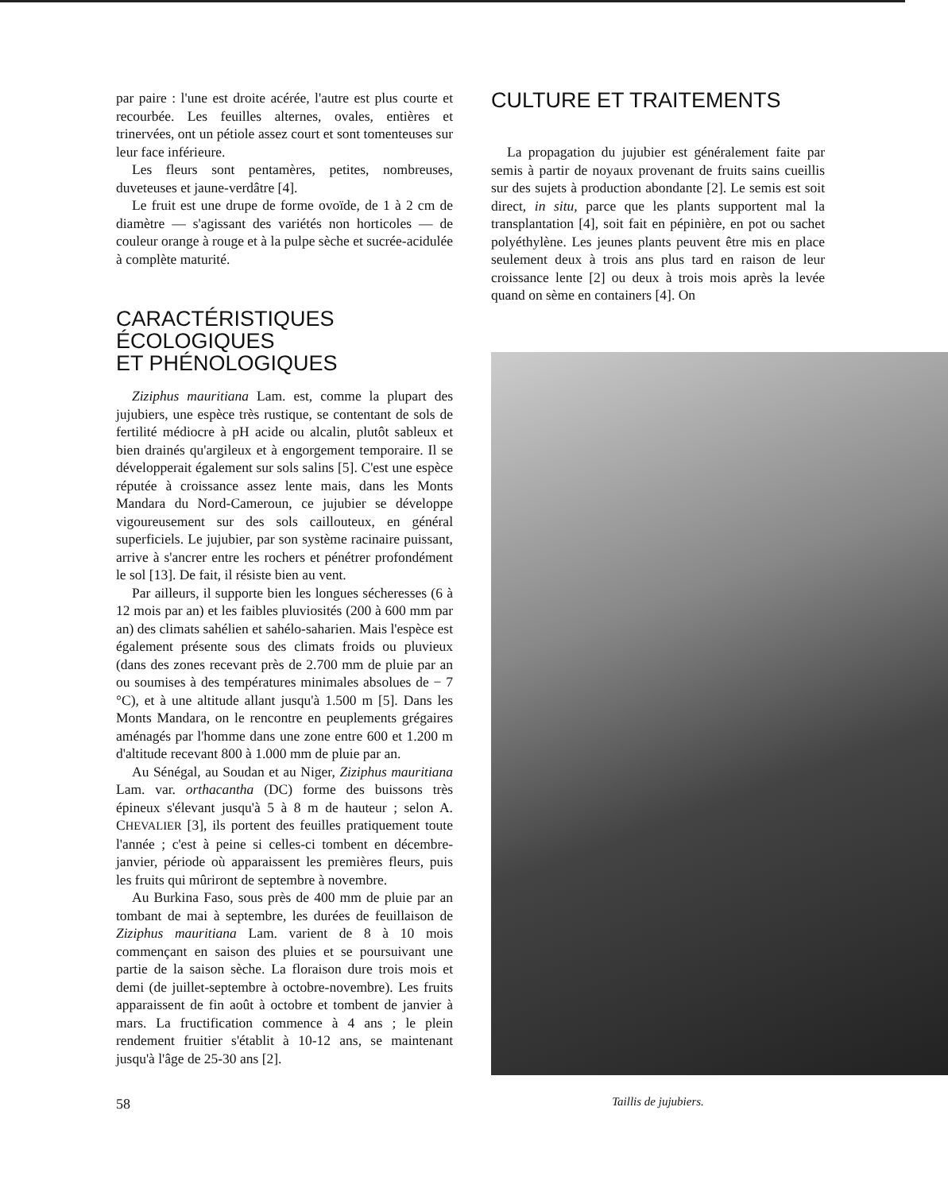par paire : l'une est droite acérée, l'autre est plus courte et recourbée. Les feuilles alternes, ovales, entières et trinervées, ont un pétiole assez court et sont tomenteuses sur leur face inférieure.
Les fleurs sont pentamères, petites, nombreuses, duveteuses et jaune-verdâtre [4].
Le fruit est une drupe de forme ovoïde, de 1 à 2 cm de diamètre — s'agissant des variétés non horticoles — de couleur orange à rouge et à la pulpe sèche et sucrée-acidulée à complète maturité.
CARACTÉRISTIQUES
ÉCOLOGIQUES
ET PHÉNOLOGIQUES
Ziziphus mauritiana Lam. est, comme la plupart des jujubiers, une espèce très rustique, se contentant de sols de fertilité médiocre à pH acide ou alcalin, plutôt sableux et bien drainés qu'argileux et à engorgement temporaire. Il se développerait également sur sols salins [5]. C'est une espèce réputée à croissance assez lente mais, dans les Monts Mandara du Nord-Cameroun, ce jujubier se développe vigoureusement sur des sols caillouteux, en général superficiels. Le jujubier, par son système racinaire puissant, arrive à s'ancrer entre les rochers et pénétrer profondément le sol [13]. De fait, il résiste bien au vent.
Par ailleurs, il supporte bien les longues sécheresses (6 à 12 mois par an) et les faibles pluviosités (200 à 600 mm par an) des climats sahélien et sahélo-saharien. Mais l'espèce est également présente sous des climats froids ou pluvieux (dans des zones recevant près de 2.700 mm de pluie par an ou soumises à des températures minimales absolues de − 7 °C), et à une altitude allant jusqu'à 1.500 m [5]. Dans les Monts Mandara, on le rencontre en peuplements grégaires aménagés par l'homme dans une zone entre 600 et 1.200 m d'altitude recevant 800 à 1.000 mm de pluie par an.
Au Sénégal, au Soudan et au Niger, Ziziphus mauritiana Lam. var. orthacantha (DC) forme des buissons très épineux s'élevant jusqu'à 5 à 8 m de hauteur ; selon A. CHEVALIER [3], ils portent des feuilles pratiquement toute l'année ; c'est à peine si celles-ci tombent en décembre-janvier, période où apparaissent les premières fleurs, puis les fruits qui mûriront de septembre à novembre.
Au Burkina Faso, sous près de 400 mm de pluie par an tombant de mai à septembre, les durées de feuillaison de Ziziphus mauritiana Lam. varient de 8 à 10 mois commençant en saison des pluies et se poursuivant une partie de la saison sèche. La floraison dure trois mois et demi (de juillet-septembre à octobre-novembre). Les fruits apparaissent de fin août à octobre et tombent de janvier à mars. La fructification commence à 4 ans ; le plein rendement fruitier s'établit à 10-12 ans, se maintenant jusqu'à l'âge de 25-30 ans [2].
58
CULTURE ET TRAITEMENTS
La propagation du jujubier est généralement faite par semis à partir de noyaux provenant de fruits sains cueillis sur des sujets à production abondante [2]. Le semis est soit direct, in situ, parce que les plants supportent mal la transplantation [4], soit fait en pépinière, en pot ou sachet polyéthylène. Les jeunes plants peuvent être mis en place seulement deux à trois ans plus tard en raison de leur croissance lente [2] ou deux à trois mois après la levée quand on sème en containers [4]. On
Taillis de jujubiers.